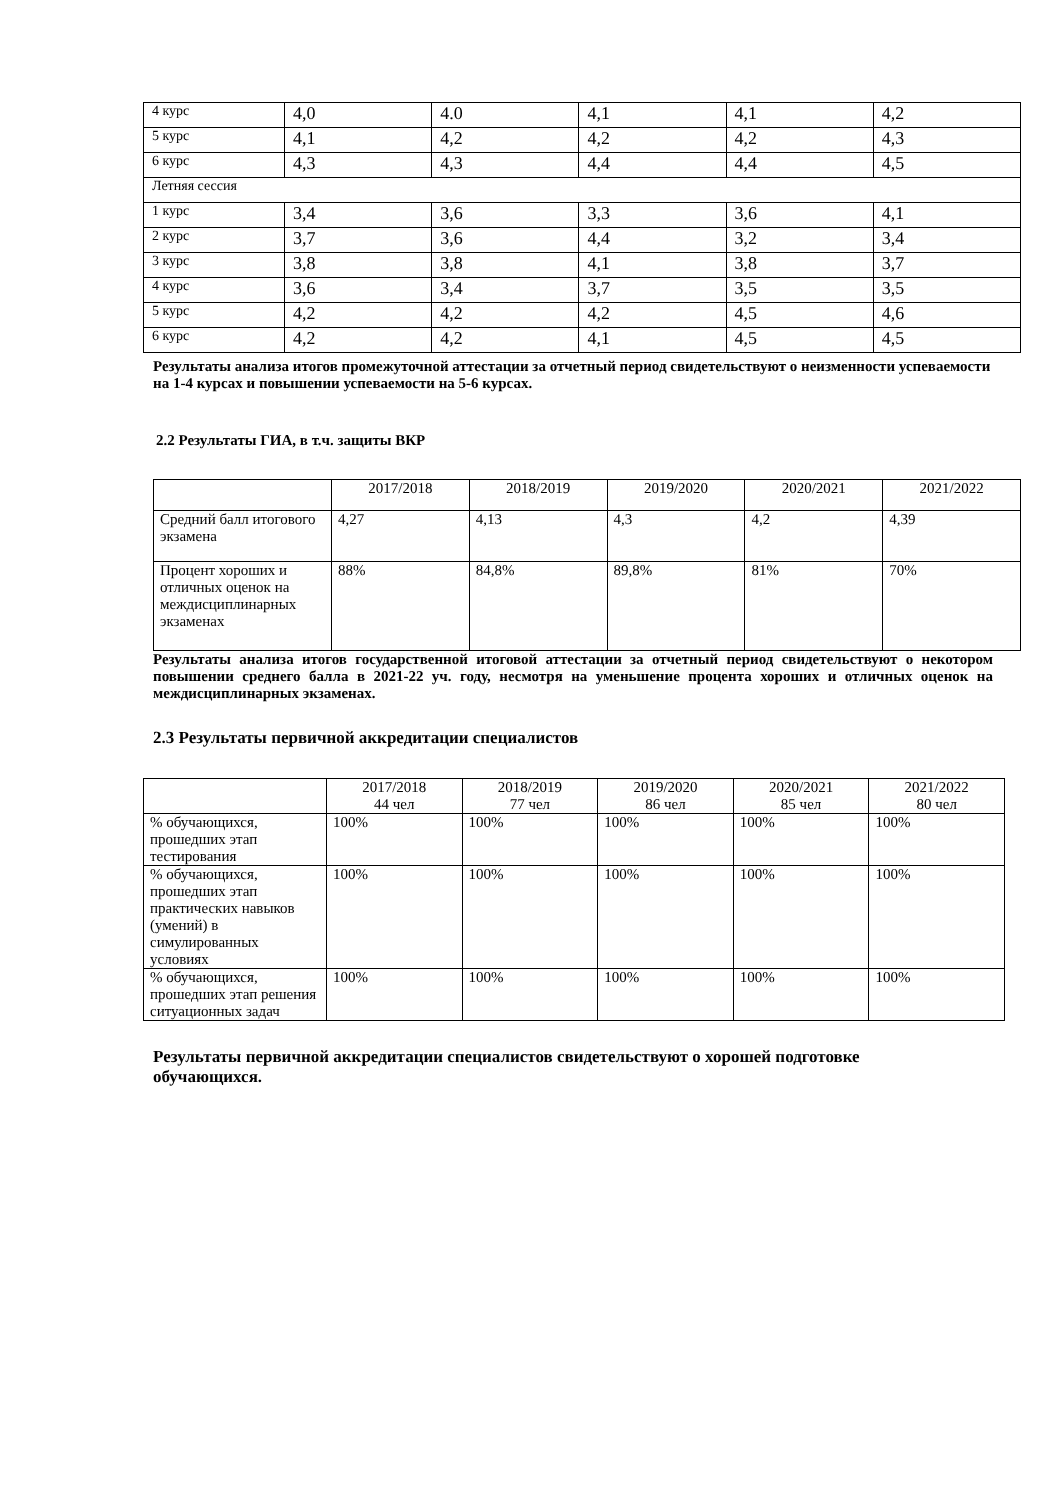| 4 курс | 4,0 | 4.0 | 4,1 | 4,1 | 4,2 |
| 5 курс | 4,1 | 4,2 | 4,2 | 4,2 | 4,3 |
| 6 курс | 4,3 | 4,3 | 4,4 | 4,4 | 4,5 |
| Летняя сессия | | | | | |
| 1 курс | 3,4 | 3,6 | 3,3 | 3,6 | 4,1 |
| 2 курс | 3,7 | 3,6 | 4,4 | 3,2 | 3,4 |
| 3 курс | 3,8 | 3,8 | 4,1 | 3,8 | 3,7 |
| 4 курс | 3,6 | 3,4 | 3,7 | 3,5 | 3,5 |
| 5 курс | 4,2 | 4,2 | 4,2 | 4,5 | 4,6 |
| 6 курс | 4,2 | 4,2 | 4,1 | 4,5 | 4,5 |
Результаты анализа итогов промежуточной аттестации за отчетный период свидетельствуют о неизменности успеваемости на 1-4 курсах и повышении успеваемости на 5-6 курсах.
2.2 Результаты ГИА, в т.ч. защиты ВКР
| | 2017/2018 | 2018/2019 | 2019/2020 | 2020/2021 | 2021/2022 |
| Средний балл итогового экзамена | 4,27 | 4,13 | 4,3 | 4,2 | 4,39 |
| Процент хороших и отличных оценок на междисциплинарных экзаменах | 88% | 84,8% | 89,8% | 81% | 70% |
Результаты анализа итогов государственной итоговой аттестации за отчетный период свидетельствуют о некотором повышении среднего балла в 2021-22 уч. году, несмотря на уменьшение процента хороших и отличных оценок на междисциплинарных экзаменах.
2.3 Результаты первичной аккредитации специалистов
| | 2017/2018 44 чел | 2018/2019 77 чел | 2019/2020 86 чел | 2020/2021 85 чел | 2021/2022 80 чел |
| % обучающихся, прошедших этап тестирования | 100% | 100% | 100% | 100% | 100% |
| % обучающихся, прошедших этап практических навыков (умений) в симулированных условиях | 100% | 100% | 100% | 100% | 100% |
| % обучающихся, прошедших этап решения ситуационных задач | 100% | 100% | 100% | 100% | 100% |
Результаты первичной аккредитации специалистов свидетельствуют о хорошей подготовке обучающихся.